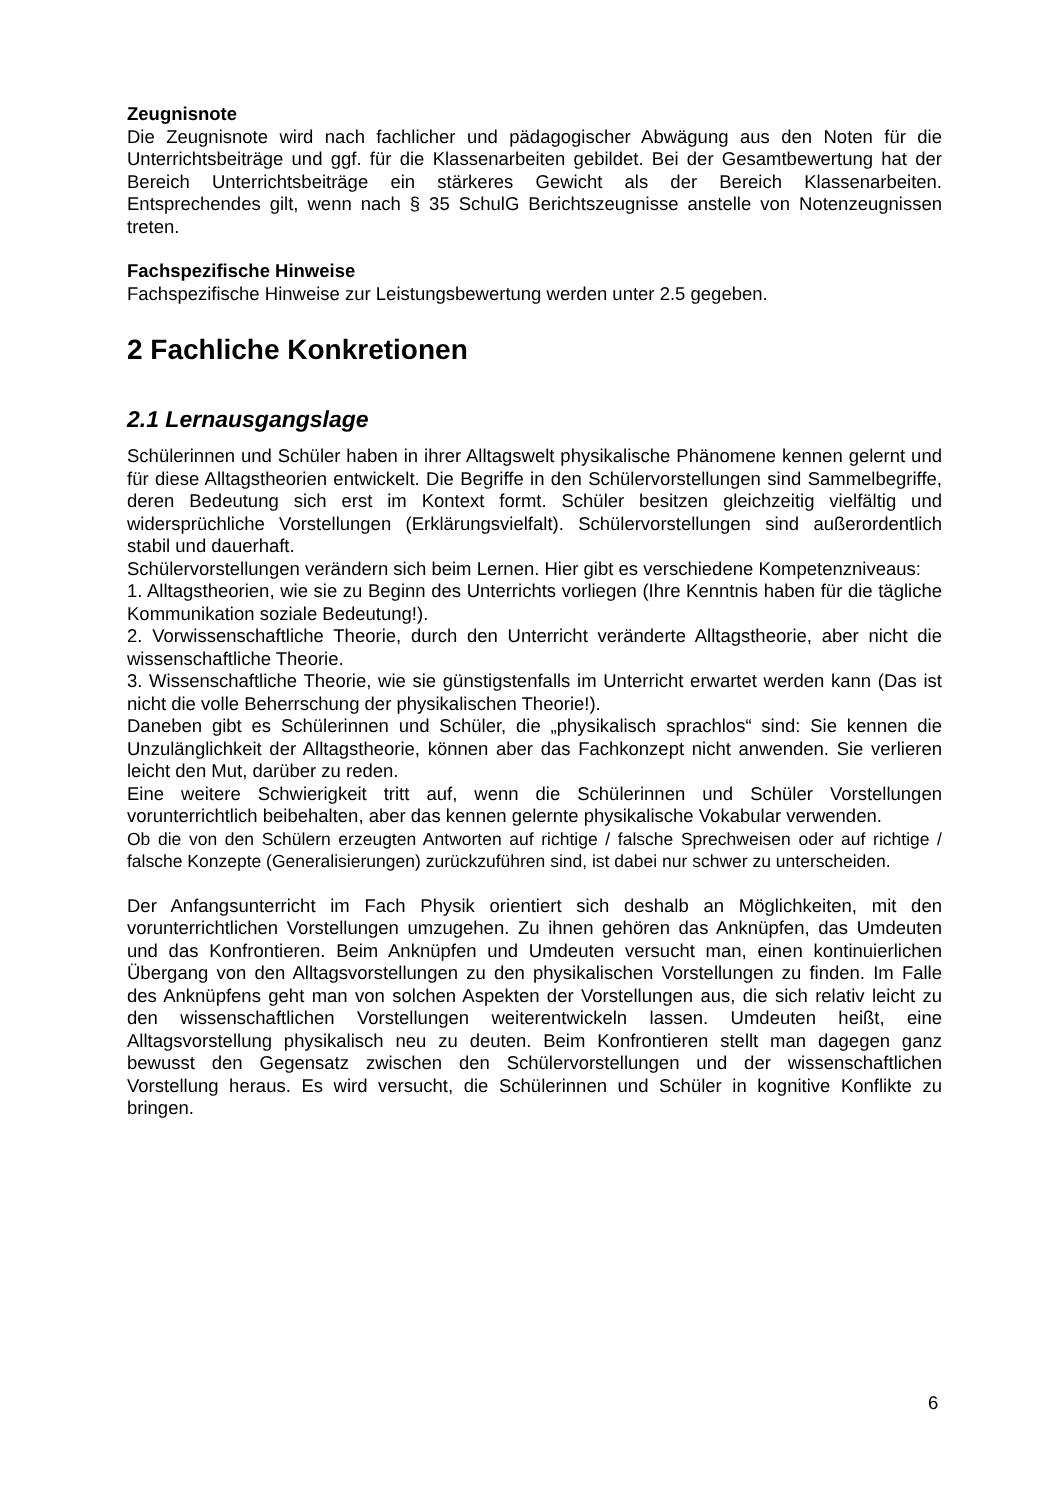Zeugnisnote
Die Zeugnisnote wird nach fachlicher und pädagogischer Abwägung aus den Noten für die Unterrichtsbeiträge und ggf. für die Klassenarbeiten gebildet. Bei der Gesamtbewertung hat der Bereich Unterrichtsbeiträge ein stärkeres Gewicht als der Bereich Klassenarbeiten. Entsprechendes gilt, wenn nach § 35 SchulG Berichtszeugnisse anstelle von Notenzeugnissen treten.
Fachspezifische Hinweise
Fachspezifische Hinweise zur Leistungsbewertung werden unter 2.5 gegeben.
2 Fachliche Konkretionen
2.1 Lernausgangslage
Schülerinnen und Schüler haben in ihrer Alltagswelt physikalische Phänomene kennen gelernt und für diese Alltagstheorien entwickelt. Die Begriffe in den Schülervorstellungen sind Sammelbegriffe, deren Bedeutung sich erst im Kontext formt. Schüler besitzen gleichzeitig vielfältig und widersprüchliche Vorstellungen (Erklärungsvielfalt). Schülervorstellungen sind außerordentlich stabil und dauerhaft.
Schülervorstellungen verändern sich beim Lernen. Hier gibt es verschiedene Kompetenzniveaus:
1. Alltagstheorien, wie sie zu Beginn des Unterrichts vorliegen (Ihre Kenntnis haben für die tägliche Kommunikation soziale Bedeutung!).
2. Vorwissenschaftliche Theorie, durch den Unterricht veränderte Alltagstheorie, aber nicht die wissenschaftliche Theorie.
3. Wissenschaftliche Theorie, wie sie günstigstenfalls im Unterricht erwartet werden kann (Das ist nicht die volle Beherrschung der physikalischen Theorie!).
Daneben gibt es Schülerinnen und Schüler, die „physikalisch sprachlos“ sind: Sie kennen die Unzulänglichkeit der Alltagstheorie, können aber das Fachkonzept nicht anwenden. Sie verlieren leicht den Mut, darüber zu reden.
Eine weitere Schwierigkeit tritt auf, wenn die Schülerinnen und Schüler Vorstellungen vorunterrichtlich beibehalten, aber das kennen gelernte physikalische Vokabular verwenden.
Ob die von den Schülern erzeugten Antworten auf richtige / falsche Sprechweisen oder auf richtige / falsche Konzepte (Generalisierungen) zurückzuführen sind, ist dabei nur schwer zu unterscheiden.
Der Anfangsunterricht im Fach Physik orientiert sich deshalb an Möglichkeiten, mit den vorunterrichtlichen Vorstellungen umzugehen. Zu ihnen gehören das Anknüpfen, das Umdeuten und das Konfrontieren. Beim Anknüpfen und Umdeuten versucht man, einen kontinuierlichen Übergang von den Alltagsvorstellungen zu den physikalischen Vorstellungen zu finden. Im Falle des Anknüpfens geht man von solchen Aspekten der Vorstellungen aus, die sich relativ leicht zu den wissenschaftlichen Vorstellungen weiterentwickeln lassen. Umdeuten heißt, eine Alltagsvorstellung physikalisch neu zu deuten. Beim Konfrontieren stellt man dagegen ganz bewusst den Gegensatz zwischen den Schülervorstellungen und der wissenschaftlichen Vorstellung heraus. Es wird versucht, die Schülerinnen und Schüler in kognitive Konflikte zu bringen.
6